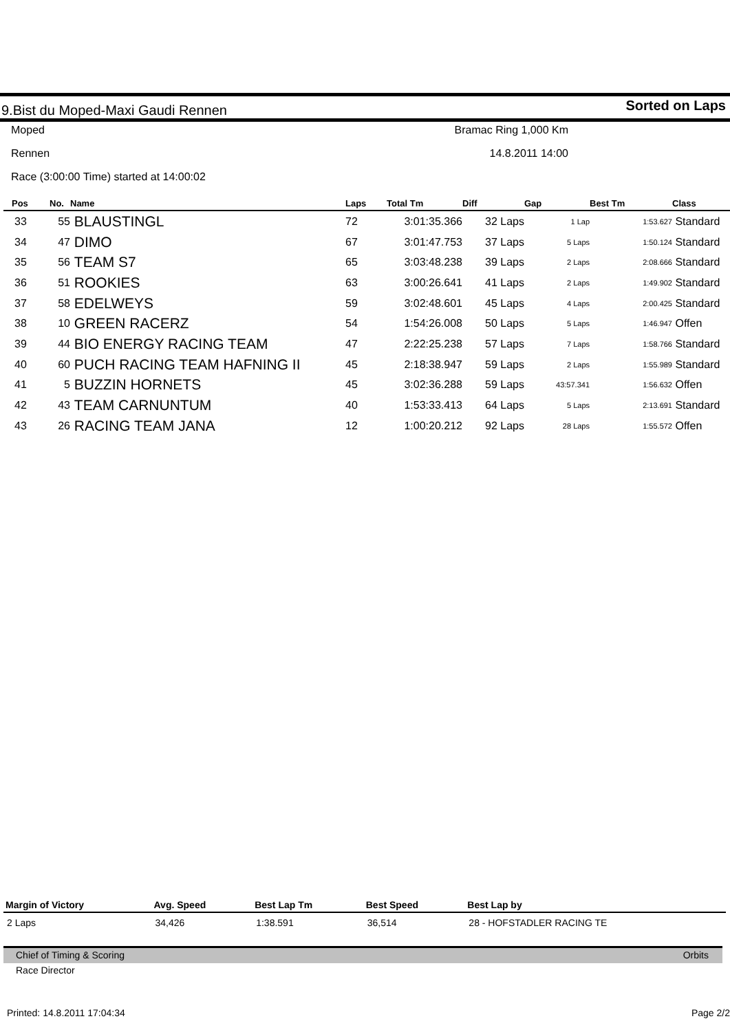9.Bist du Moped-Maxi Gaudi Rennen Sorted on Laps
Moped Bramac Ring 1,000 Km
Rennen 14.8.2011 14:00
Race (3:00:00 Time) started at 14:00:02
| Pos | No. | Name | Laps | Total Tm | Diff | Gap | Best Tm | Class |
| --- | --- | --- | --- | --- | --- | --- | --- | --- |
| 33 | 55 | BLAUSTINGL | 72 | 3:01:35.366 | 32 Laps | 1 Lap | 1:53.627 | Standard |
| 34 | 47 | DIMO | 67 | 3:01:47.753 | 37 Laps | 5 Laps | 1:50.124 | Standard |
| 35 | 56 | TEAM S7 | 65 | 3:03:48.238 | 39 Laps | 2 Laps | 2:08.666 | Standard |
| 36 | 51 | ROOKIES | 63 | 3:00:26.641 | 41 Laps | 2 Laps | 1:49.902 | Standard |
| 37 | 58 | EDELWEYS | 59 | 3:02:48.601 | 45 Laps | 4 Laps | 2:00.425 | Standard |
| 38 | 10 | GREEN RACERZ | 54 | 1:54:26.008 | 50 Laps | 5 Laps | 1:46.947 | Offen |
| 39 | 44 | BIO ENERGY RACING TEAM | 47 | 2:22:25.238 | 57 Laps | 7 Laps | 1:58.766 | Standard |
| 40 | 60 | PUCH RACING TEAM HAFNING II | 45 | 2:18:38.947 | 59 Laps | 2 Laps | 1:55.989 | Standard |
| 41 | 5 | BUZZIN HORNETS | 45 | 3:02:36.288 | 59 Laps | 43:57.341 | 1:56.632 | Offen |
| 42 | 43 | TEAM CARNUNTUM | 40 | 1:53:33.413 | 64 Laps | 5 Laps | 2:13.691 | Standard |
| 43 | 26 | RACING TEAM JANA | 12 | 1:00:20.212 | 92 Laps | 28 Laps | 1:55.572 | Offen |
| Margin of Victory | Avg. Speed | Best Lap Tm | Best Speed | Best Lap by |
| --- | --- | --- | --- | --- |
| 2 Laps | 34,426 | 1:38.591 | 36,514 | 28 - HOFSTADLER RACING TE |
Chief of Timing & Scoring Orbits
Race Director
Printed: 14.8.2011 17:04:34 Page 2/2